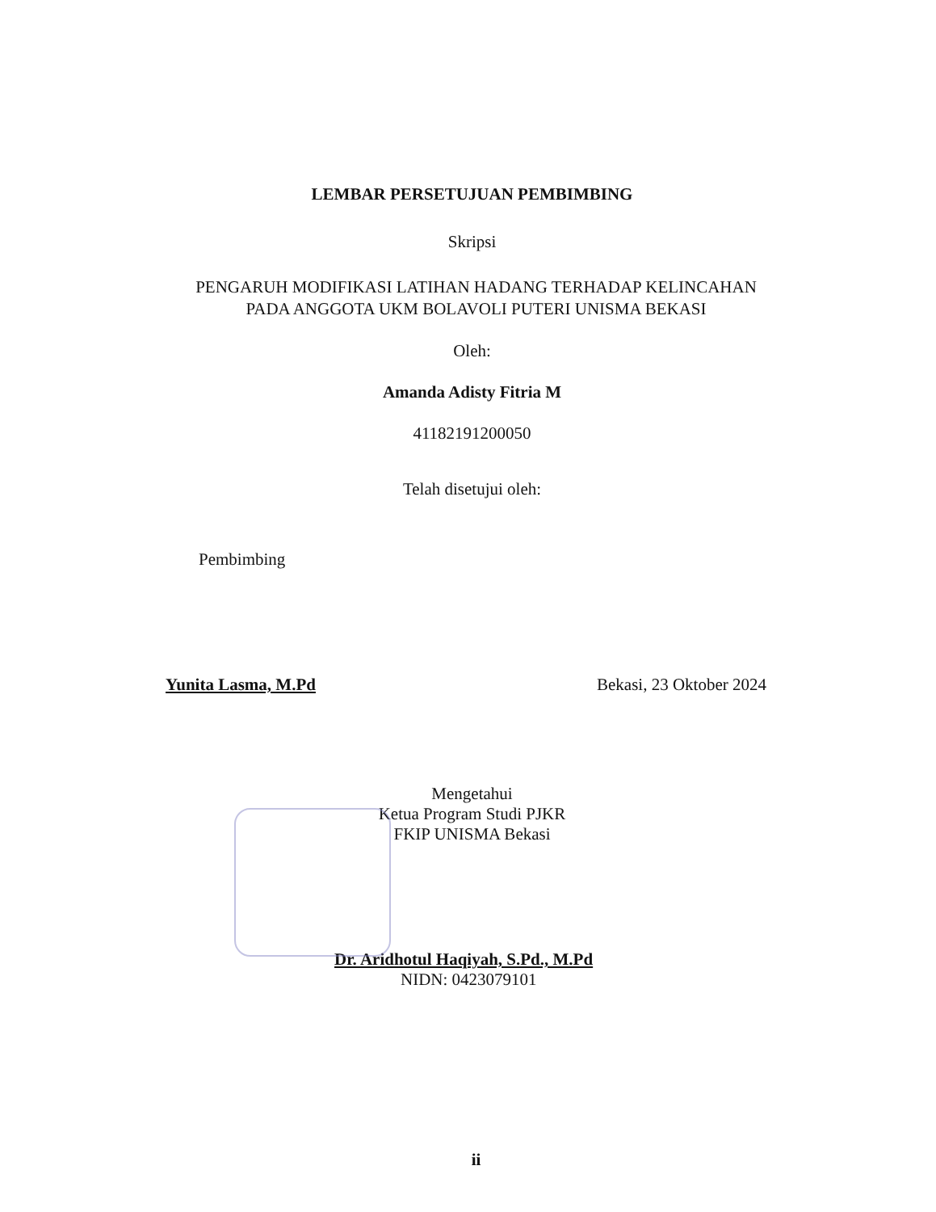LEMBAR PERSETUJUAN PEMBIMBING
Skripsi
PENGARUH MODIFIKASI LATIHAN HADANG TERHADAP KELINCAHAN
PADA ANGGOTA UKM BOLAVOLI PUTERI UNISMA BEKASI
Oleh:
Amanda Adisty Fitria M
41182191200050
Telah disetujui oleh:
Pembimbing
Yunita Lasma, M.Pd Bekasi, 23 Oktober 2024
Mengetahui
Ketua Program Studi PJKR
FKIP UNISMA Bekasi
Dr. Aridhotul Haqiyah, S.Pd., M.Pd
NIDN: 0423079101
ii